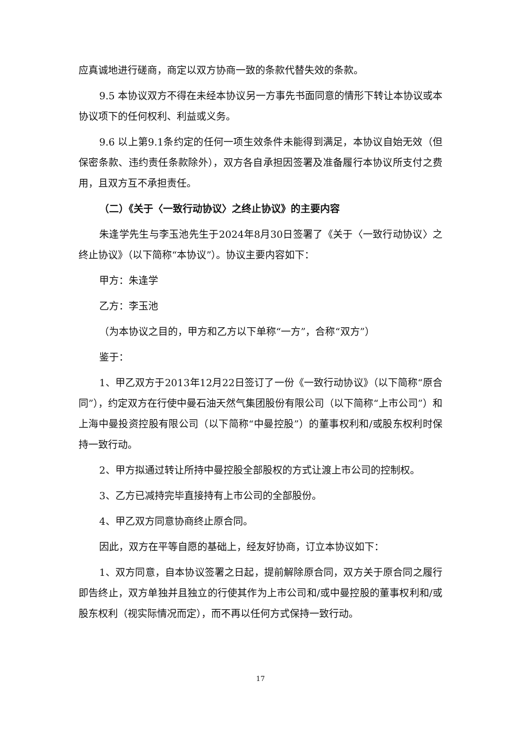应真诚地进行磋商，商定以双方协商一致的条款代替失效的条款。
9.5 本协议双方不得在未经本协议另一方事先书面同意的情形下转让本协议或本协议项下的任何权利、利益或义务。
9.6 以上第9.1条约定的任何一项生效条件未能得到满足，本协议自始无效（但保密条款、违约责任条款除外），双方各自承担因签署及准备履行本协议所支付之费用，且双方互不承担责任。
（二）《关于〈一致行动协议〉之终止协议》的主要内容
朱逢学先生与李玉池先生于2024年8月30日签署了《关于〈一致行动协议〉之终止协议》（以下简称“本协议”）。协议主要内容如下：
甲方：朱逢学
乙方：李玉池
（为本协议之目的，甲方和乙方以下单称“一方”，合称“双方”）
鉴于：
1、甲乙双方于2013年12月22日签订了一份《一致行动协议》（以下简称“原合同”），约定双方在行使中曼石油天然气集团股份有限公司（以下简称“上市公司”）和上海中曼投资控股有限公司（以下简称“中曼控股”）的董事权利和/或股东权利时保持一致行动。
2、甲方拟通过转让所持中曼控股全部股权的方式让渡上市公司的控制权。
3、乙方已减持完毕直接持有上市公司的全部股份。
4、甲乙双方同意协商终止原合同。
因此，双方在平等自愿的基础上，经友好协商，订立本协议如下：
1、双方同意，自本协议签署之日起，提前解除原合同，双方关于原合同之履行即告终止，双方单独并且独立的行使其作为上市公司和/或中曼控股的董事权利和/或股东权利（视实际情况而定），而不再以任何方式保持一致行动。
17